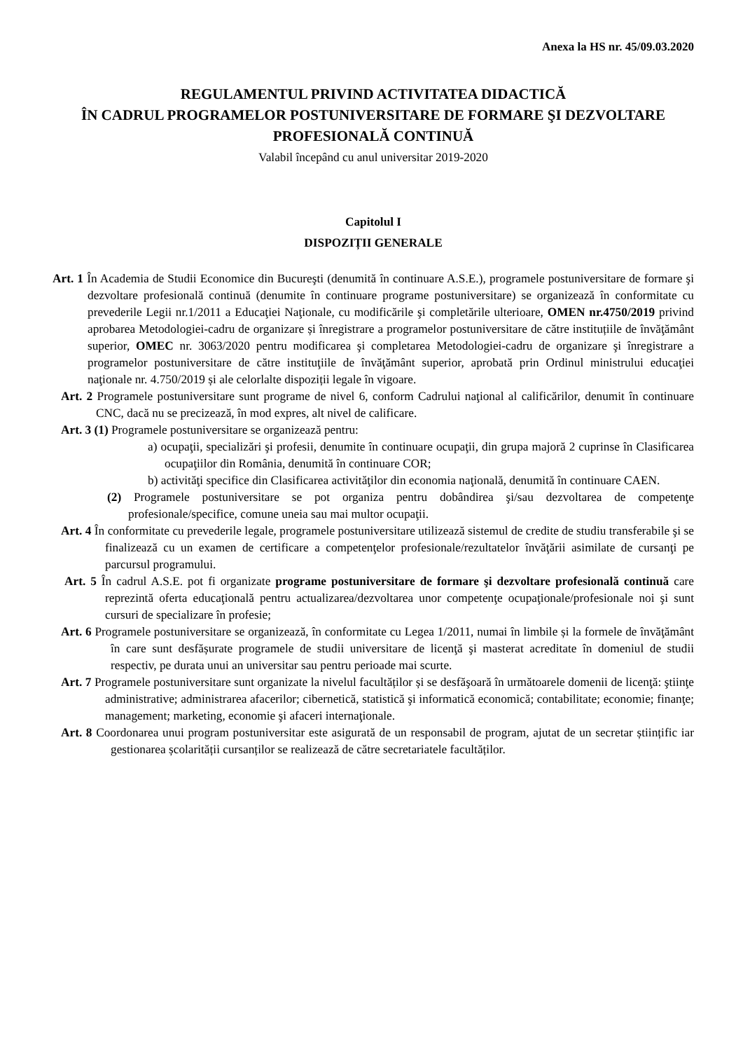Anexa la HS nr. 45/09.03.2020
REGULAMENTUL PRIVIND ACTIVITATEA DIDACTICĂ
ÎN CADRUL PROGRAMELOR POSTUNIVERSITARE DE FORMARE ŞI DEZVOLTARE PROFESIONALĂ CONTINUĂ
Valabil începând cu anul universitar 2019-2020
Capitolul I
DISPOZIȚII GENERALE
Art. 1 În Academia de Studii Economice din Bucureşti (denumită în continuare A.S.E.), programele postuniversitare de formare şi dezvoltare profesională continuă (denumite în continuare programe postuniversitare) se organizează în conformitate cu prevederile Legii nr.1/2011 a Educaţiei Naţionale, cu modificările şi completările ulterioare, OMEN nr.4750/2019 privind aprobarea Metodologiei-cadru de organizare și înregistrare a programelor postuniversitare de către instituțiile de învăţământ superior, OMEC nr. 3063/2020 pentru modificarea şi completarea Metodologiei-cadru de organizare şi înregistrare a programelor postuniversitare de către instituţiile de învăţământ superior, aprobată prin Ordinul ministrului educaţiei naţionale nr. 4.750/2019 și ale celorlalte dispoziții legale în vigoare.
Art. 2 Programele postuniversitare sunt programe de nivel 6, conform Cadrului naţional al calificărilor, denumit în continuare CNC, dacă nu se precizează, în mod expres, alt nivel de calificare.
Art. 3 (1) Programele postuniversitare se organizează pentru:
a) ocupaţii, specializări şi profesii, denumite în continuare ocupaţii, din grupa majoră 2 cuprinse în Clasificarea ocupaţiilor din România, denumită în continuare COR;
b) activităţi specifice din Clasificarea activităţilor din economia naţională, denumită în continuare CAEN.
(2) Programele postuniversitare se pot organiza pentru dobândirea şi/sau dezvoltarea de competenţe profesionale/specifice, comune uneia sau mai multor ocupaţii.
Art. 4 În conformitate cu prevederile legale, programele postuniversitare utilizează sistemul de credite de studiu transferabile şi se finalizează cu un examen de certificare a competenţelor profesionale/rezultatelor învăţării asimilate de cursanţi pe parcursul programului.
Art. 5 În cadrul A.S.E. pot fi organizate programe postuniversitare de formare şi dezvoltare profesională continuă care reprezintă oferta educaţională pentru actualizarea/dezvoltarea unor competenţe ocupaţionale/profesionale noi şi sunt cursuri de specializare în profesie;
Art. 6 Programele postuniversitare se organizează, în conformitate cu Legea 1/2011, numai în limbile și la formele de învăţământ în care sunt desfășurate programele de studii universitare de licenţă şi masterat acreditate în domeniul de studii respectiv, pe durata unui an universitar sau pentru perioade mai scurte.
Art. 7 Programele postuniversitare sunt organizate la nivelul facultăților și se desfăşoară în următoarele domenii de licenţă: ştiinţe administrative; administrarea afacerilor; cibernetică, statistică şi informatică economică; contabilitate; economie; finanţe; management; marketing, economie şi afaceri internaţionale.
Art. 8 Coordonarea unui program postuniversitar este asigurată de un responsabil de program, ajutat de un secretar științific iar gestionarea școlarității cursanților se realizează de către secretariatele facultăților.